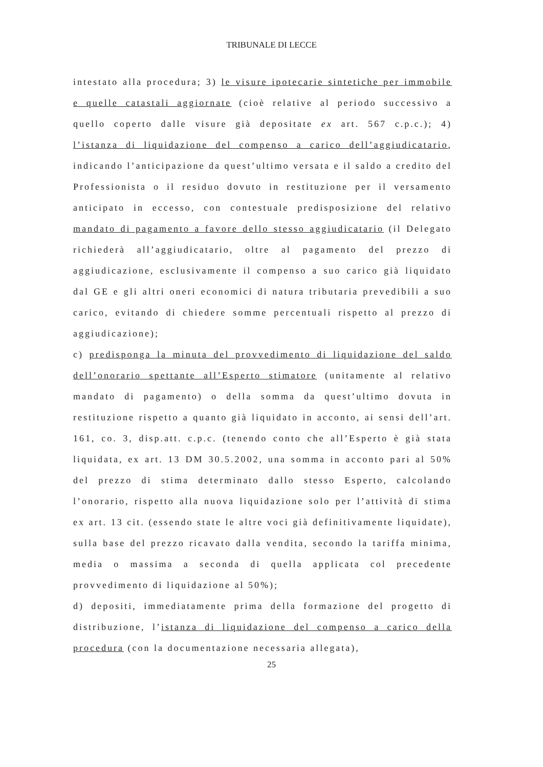TRIBUNALE DI LECCE
intestato alla procedura; 3) le visure ipotecarie sintetiche per immobile e quelle catastali aggiornate (cioè relative al periodo successivo a quello coperto dalle visure già depositate ex art. 567 c.p.c.); 4) l’istanza di liquidazione del compenso a carico dell’aggiudicatario, indicando l’anticipazione da quest’ultimo versata e il saldo a credito del Professionista o il residuo dovuto in restituzione per il versamento anticipato in eccesso, con contestuale predisposizione del relativo mandato di pagamento a favore dello stesso aggiudicatario (il Delegato richiederà all’aggiudicatario, oltre al pagamento del prezzo di aggiudicazione, esclusivamente il compenso a suo carico già liquidato dal GE e gli altri oneri economici di natura tributaria prevedibili a suo carico, evitando di chiedere somme percentuali rispetto al prezzo di aggiudicazione);
c) predisponga la minuta del provvedimento di liquidazione del saldo dell’onorario spettante all’Esperto stimatore (unitamente al relativo mandato di pagamento) o della somma da quest’ultimo dovuta in restituzione rispetto a quanto già liquidato in acconto, ai sensi dell’art. 161, co. 3, disp.att. c.p.c. (tenendo conto che all’Esperto è già stata liquidata, ex art. 13 DM 30.5.2002, una somma in acconto pari al 50% del prezzo di stima determinato dallo stesso Esperto, calcolando l’onorario, rispetto alla nuova liquidazione solo per l’attività di stima ex art. 13 cit. (essendo state le altre voci già definitivamente liquidate), sulla base del prezzo ricavato dalla vendita, secondo la tariffa minima, media o massima a seconda di quella applicata col precedente provvedimento di liquidazione al 50%);
d) depositi, immediatamente prima della formazione del progetto di distribuzione, l’istanza di liquidazione del compenso a carico della procedura (con la documentazione necessaria allegata),
25